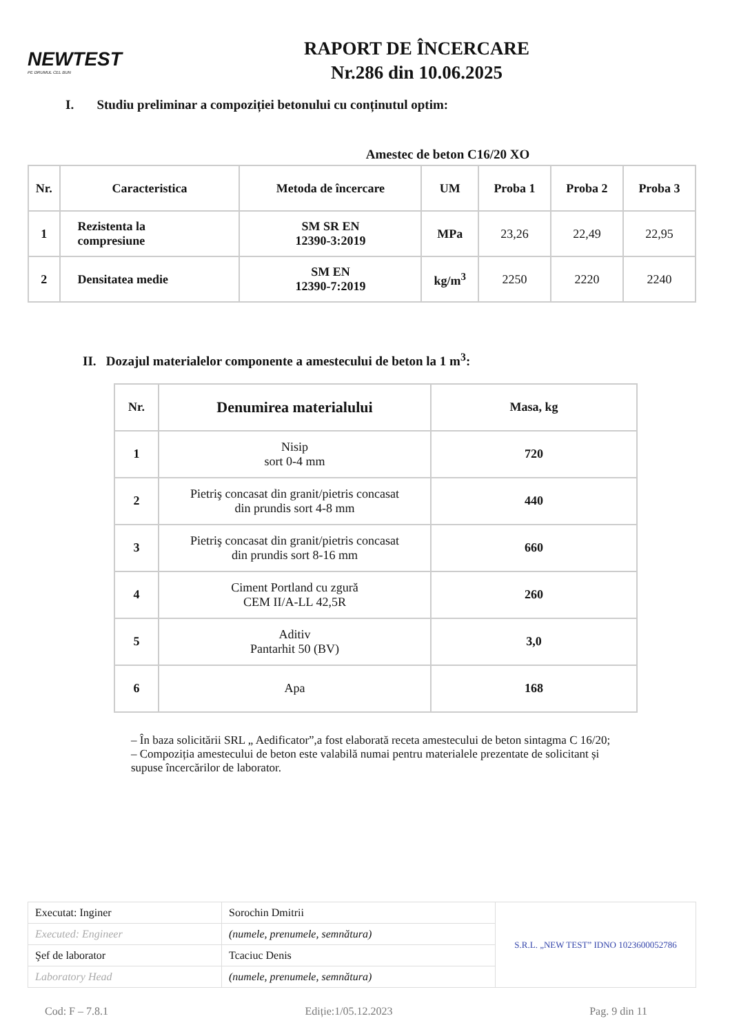NEWTEST
PE DRUMUL CEL BUN
RAPORT DE ÎNCERCARE
Nr.286 din 10.06.2025
I. Studiu preliminar a compoziției betonului cu conținutul optim:
Amestec de beton C16/20 XO
| Nr. | Caracteristica | Metoda de încercare | UM | Proba 1 | Proba 2 | Proba 3 |
| --- | --- | --- | --- | --- | --- | --- |
| 1 | Rezistenta la compresiune | SM SR EN 12390-3:2019 | MPa | 23,26 | 22,49 | 22,95 |
| 2 | Densitatea medie | SM EN 12390-7:2019 | kg/m<sup>3</sup> | 2250 | 2220 | 2240 |
II. Dozajul materialelor componente a amestecului de beton la 1 m<sup>3</sup>:
| Nr. | Denumirea materialului | Masa, kg |
| --- | --- | --- |
| 1 | Nisip sort 0-4 mm | 720 |
| 2 | Pietriş concasat din granit/pietris concasat din prundis sort 4-8 mm | 440 |
| 3 | Pietriş concasat din granit/pietris concasat din prundis sort 8-16 mm | 660 |
| 4 | Ciment Portland cu zgură CEM II/A-LL 42,5R | 260 |
| 5 | Aditiv Pantarhit 50 (BV) | 3,0 |
| 6 | Apa | 168 |
– În baza solicitării SRL „ Aedificator”,a fost elaborată receta amestecului de beton sintagma C 16/20;
– Compoziția amestecului de beton este valabilă numai pentru materialele prezentate de solicitant și supuse încercărilor de laborator.
| Executat: Inginer | Sorochin Dmitrii | S.R.L. „NEW TEST” IDNO 1023600052786 |
| Executed: Engineer | (numele, prenumele, semnătura) | |
| Şef de laborator | Tcaciuc Denis | |
| Laboratory Head | (numele, prenumele, semnătura) | |
Cod: F – 7.8.1 Ediție:1/05.12.2023 Pag. 9 din 11